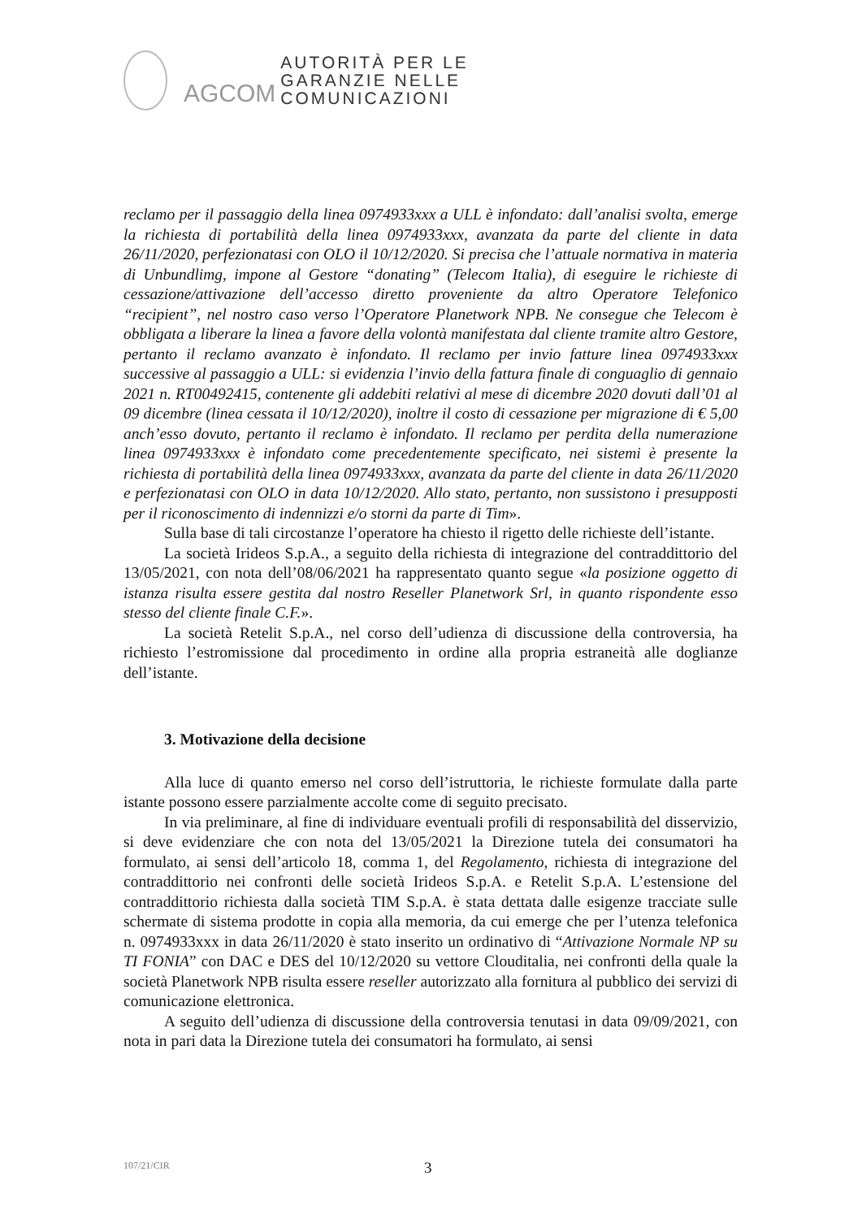AGCOM
AUTORITÀ PER LE
GARANZIE NELLE
COMUNICAZIONI
reclamo per il passaggio della linea 0974933xxx a ULL è infondato: dall’analisi svolta, emerge la richiesta di portabilità della linea 0974933xxx, avanzata da parte del cliente in data 26/11/2020, perfezionatasi con OLO il 10/12/2020. Si precisa che l’attuale normativa in materia di Unbundlimg, impone al Gestore “donating” (Telecom Italia), di eseguire le richieste di cessazione/attivazione dell’accesso diretto proveniente da altro Operatore Telefonico “recipient”, nel nostro caso verso l’Operatore Planetwork NPB. Ne consegue che Telecom è obbligata a liberare la linea a favore della volontà manifestata dal cliente tramite altro Gestore, pertanto il reclamo avanzato è infondato. Il reclamo per invio fatture linea 0974933xxx successive al passaggio a ULL: si evidenzia l’invio della fattura finale di conguaglio di gennaio 2021 n. RT00492415, contenente gli addebiti relativi al mese di dicembre 2020 dovuti dall’01 al 09 dicembre (linea cessata il 10/12/2020), inoltre il costo di cessazione per migrazione di € 5,00 anch’esso dovuto, pertanto il reclamo è infondato. Il reclamo per perdita della numerazione linea 0974933xxx è infondato come precedentemente specificato, nei sistemi è presente la richiesta di portabilità della linea 0974933xxx, avanzata da parte del cliente in data 26/11/2020 e perfezionatasi con OLO in data 10/12/2020. Allo stato, pertanto, non sussistono i presupposti per il riconoscimento di indennizzi e/o storni da parte di Tim».
Sulla base di tali circostanze l’operatore ha chiesto il rigetto delle richieste dell’istante.
La società Irideos S.p.A., a seguito della richiesta di integrazione del contraddittorio del 13/05/2021, con nota dell’08/06/2021 ha rappresentato quanto segue «la posizione oggetto di istanza risulta essere gestita dal nostro Reseller Planetwork Srl, in quanto rispondente esso stesso del cliente finale C.F.».
La società Retelit S.p.A., nel corso dell’udienza di discussione della controversia, ha richiesto l’estromissione dal procedimento in ordine alla propria estraneità alle doglianze dell’istante.
3. Motivazione della decisione
Alla luce di quanto emerso nel corso dell’istruttoria, le richieste formulate dalla parte istante possono essere parzialmente accolte come di seguito precisato.
In via preliminare, al fine di individuare eventuali profili di responsabilità del disservizio, si deve evidenziare che con nota del 13/05/2021 la Direzione tutela dei consumatori ha formulato, ai sensi dell’articolo 18, comma 1, del Regolamento, richiesta di integrazione del contraddittorio nei confronti delle società Irideos S.p.A. e Retelit S.p.A. L’estensione del contraddittorio richiesta dalla società TIM S.p.A. è stata dettata dalle esigenze tracciate sulle schermate di sistema prodotte in copia alla memoria, da cui emerge che per l’utenza telefonica n. 0974933xxx in data 26/11/2020 è stato inserito un ordinativo di “Attivazione Normale NP su TI FONIA” con DAC e DES del 10/12/2020 su vettore Clouditalia, nei confronti della quale la società Planetwork NPB risulta essere reseller autorizzato alla fornitura al pubblico dei servizi di comunicazione elettronica.
A seguito dell’udienza di discussione della controversia tenutasi in data 09/09/2021, con nota in pari data la Direzione tutela dei consumatori ha formulato, ai sensi
107/21/CIR 3